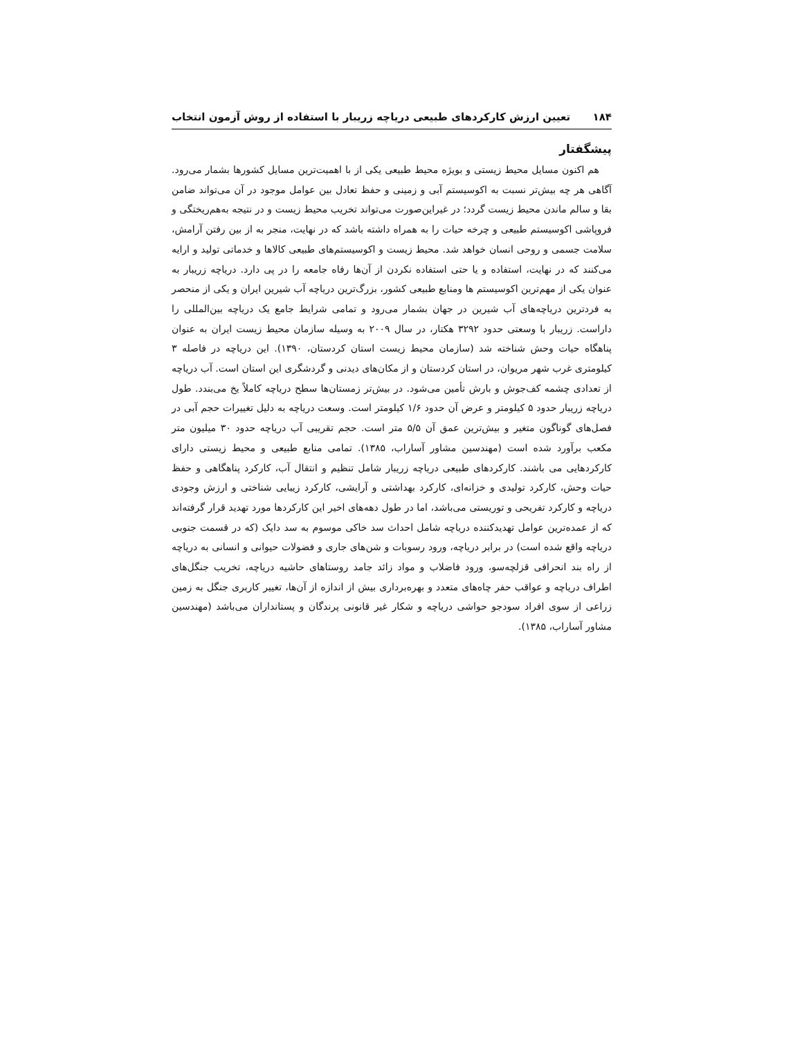۱۸۴ تعیین ارزش کارکردهای طبیعی دریاچه زریبار با استفاده از روش آزمون انتخاب
پیشگفتار
هم اکنون مسایل محیط زیستی و بویژه محیط طبیعی یکی از با اهمیت‌ترین مسایل کشورها بشمار می‌رود. آگاهی هر چه بیش‌تر نسبت به اکوسیستم آبی و زمینی و حفظ تعادل بین عوامل موجود در آن می‌تواند ضامن بقا و سالم ماندن محیط زیست گردد؛ در غیراین‌صورت می‌تواند تخریب محیط زیست و در نتیجه به‌هم‌ریختگی و فروپاشی اکوسیستم طبیعی و چرخه حیات را به همراه داشته باشد که در نهایت، منجر به از بین رفتن آرامش، سلامت جسمی و روحی انسان خواهد شد. محیط زیست و اکوسیستم‌های طبیعی کالاها و خدماتی تولید و ارایه می‌کنند که در نهایت، استفاده و یا حتی استفاده نکردن از آن‌ها رفاه جامعه را در پی دارد. دریاچه زریبار به عنوان یکی از مهم‌ترین اکوسیستم ها ومنابع طبیعی کشور، بزرگ‌ترین دریاچه آب شیرین ایران و یکی از منحصر به فردترین دریاچه‌های آب شیرین در جهان بشمار می‌رود و تمامی شرایط جامع یک دریاچه بین‌المللی را داراست. زریبار با وسعتی حدود ۳۲۹۲ هکتار، در سال ۲۰۰۹ به وسیله سازمان محیط زیست ایران به عنوان پناهگاه حیات وحش شناخته شد (سازمان محیط زیست استان کردستان، ۱۳۹۰). این دریاچه در فاصله ۳ کیلومتری غرب شهر مریوان، در استان کردستان و از مکان‌های دیدنی و گردشگری این استان است. آب دریاچه از تعدادی چشمه کف‌جوش و بارش تأمین می‌شود. در بیش‌تر زمستان‌ها سطح دریاچه کاملاً یخ می‌بندد. طول دریاچه زریبار حدود ۵ کیلومتر و عرض آن حدود ۱/۶ کیلومتر است. وسعت دریاچه به دلیل تغییرات حجم آبی در فصل‌های گوناگون متغیر و بیش‌ترین عمق آن ۵/۵ متر است. حجم تقریبی آب دریاچه حدود ۳۰ میلیون متر مکعب برآورد شده است (مهندسین مشاور آساراب، ۱۳۸۵). تمامی منابع طبیعی و محیط زیستی دارای کارکردهایی می باشند. کارکردهای طبیعی دریاچه زریبار شامل تنظیم و انتقال آب، کارکرد پناهگاهی و حفظ حیات وحش، کارکرد تولیدی و خزانه‌ای، کارکرد بهداشتی و آرایشی، کارکرد زیبایی شناختی و ارزش وجودی دریاچه و کارکرد تفریحی و توریستی می‌باشد، اما در طول دهه‌های اخیر این کارکردها مورد تهدید قرار گرفته‌اند که از عمده‌ترین عوامل تهدیدکننده دریاچه شامل احداث سد خاکی موسوم به سد دایک (که در قسمت جنوبی دریاچه واقع شده است) در برابر دریاچه، ورود رسوبات و شن‌های جاری و فضولات حیوانی و انسانی به دریاچه از راه بند انحرافی قزلچه‌سو، ورود فاضلاب و مواد زائد جامد روستاهای حاشیه دریاچه، تخریب جنگل‌های اطراف دریاچه و عواقب حفر چاه‌های متعدد و بهره‌برداری بیش از اندازه از آن‌ها، تغییر کاربری جنگل به زمین زراعی از سوی افراد سودجو حواشی دریاچه و شکار غیر قانونی پرندگان و پستانداران می‌باشد (مهندسین مشاور آساراب، ۱۳۸۵).